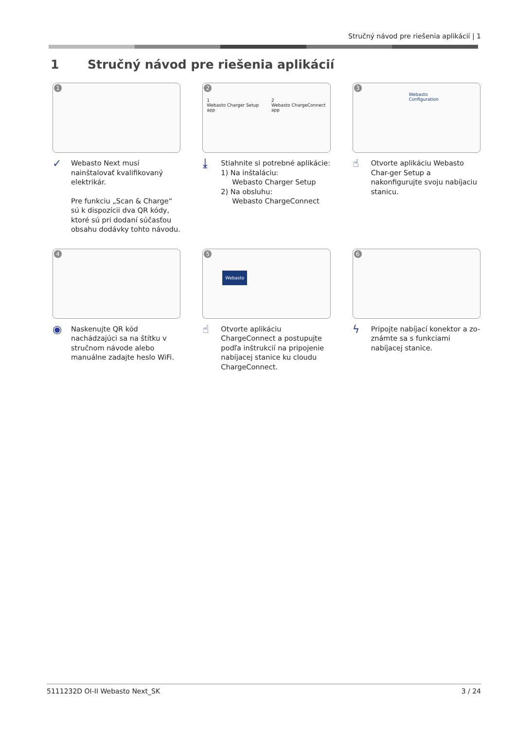Stručný návod pre riešenia aplikácií | 1
1 Stručný návod pre riešenia aplikácií
1
✓
Webasto Next musí nainštalovať kvalifikovaný elektrikár.
Pre funkciu „Scan & Charge“ sú k dispozícii dva QR kódy, ktoré sú pri dodaní súčasťou obsahu dodávky tohto návodu.
2
1
Webasto Charger Setup app
2
Webasto ChargeConnect app
⤓
Stiahnite si potrebné aplikácie:
1) Na inštaláciu:
Webasto Charger Setup
2) Na obsluhu:
Webasto ChargeConnect
3
Webasto
Configuration
☝
Otvorte aplikáciu Webasto Char-ger Setup a nakonfigurujte svoju nabíjaciu stanicu.
4
◉
Naskenujte QR kód nachádzajúci sa na štítku v stručnom návode alebo manuálne zadajte heslo WiFi.
5
Webasto
☝
Otvorte aplikáciu ChargeConnect a postupujte podľa inštrukcií na pripojenie nabíjacej stanice ku cloudu ChargeConnect.
6
ϟ
Pripojte nabíjací konektor a zo-známte sa s funkciami nabíjacej stanice.
5111232D OI-II Webasto Next_SK 3 / 24